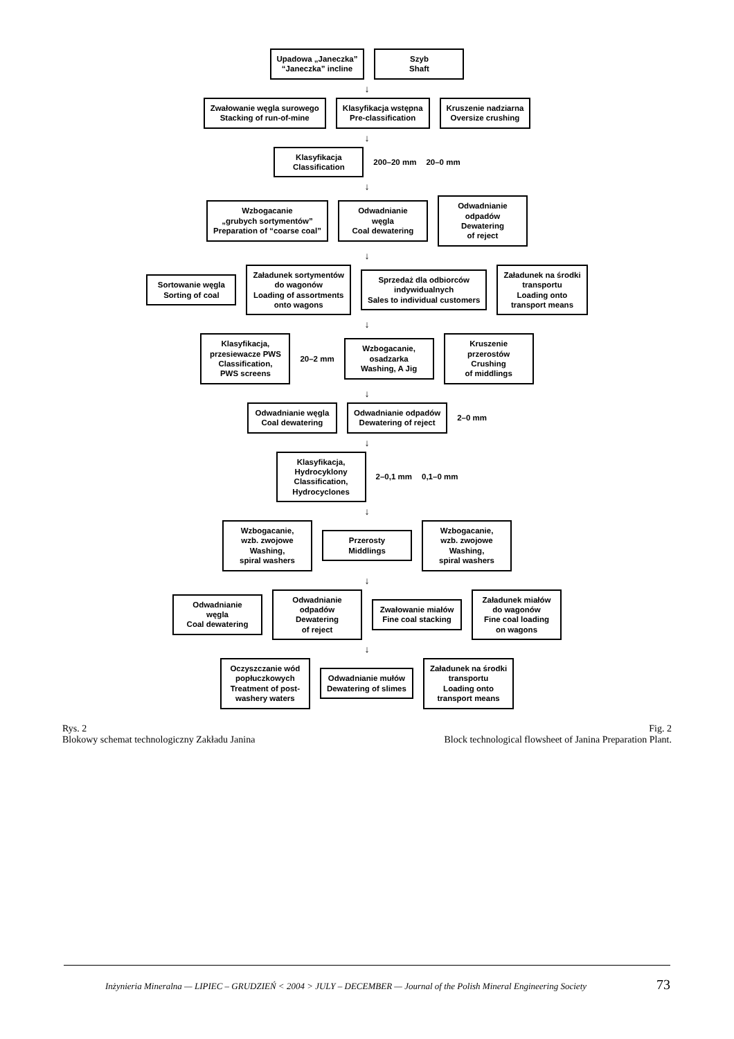Upadowa „Janeczka”
“Janeczka” incline
Szyb
Shaft
↓
Zwałowanie węgla surowego
Stacking of run-of-mine
Klasyfikacja wstępna
Pre-classification
Kruszenie nadziarna
Oversize crushing
↓
Klasyfikacja
Classification
200–20 mm 20–0 mm
↓
Wzbogacanie
„grubych sortymentów”
Preparation of “coarse coal”
Odwadnianie
węgla
Coal dewatering
Odwadnianie
odpadów
Dewatering
of reject
↓
Sortowanie węgla
Sorting of coal
Załadunek sortymentów
do wagonów
Loading of assortments
onto wagons
Sprzedaż dla odbiorców
indywidualnych
Sales to individual customers
Załadunek na środki
transportu
Loading onto
transport means
↓
Klasyfikacja,
przesiewacze PWS
Classification,
PWS screens
20–2 mm
Wzbogacanie,
osadzarka
Washing, A Jig
Kruszenie
przerostów
Crushing
of middlings
↓
Odwadnianie węgla
Coal dewatering
Odwadnianie odpadów
Dewatering of reject
2–0 mm
↓
Klasyfikacja,
Hydrocyklony
Classification,
Hydrocyclones
2–0,1 mm 0,1–0 mm
↓
Wzbogacanie,
wzb. zwojowe
Washing,
spiral washers
Przerosty
Middlings
Wzbogacanie,
wzb. zwojowe
Washing,
spiral washers
↓
Odwadnianie
węgla
Coal dewatering
Odwadnianie
odpadów
Dewatering
of reject
Zwałowanie miałów
Fine coal stacking
Załadunek miałów
do wagonów
Fine coal loading
on wagons
↓
Oczyszczanie wód
popłuczkowych
Treatment of post-
washery waters
Odwadnianie mułów
Dewatering of slimes
Załadunek na środki
transportu
Loading onto
transport means
Rys. 2
Blokowy schemat technologiczny Zakładu Janina
Fig. 2
Block technological flowsheet of Janina Preparation Plant.
Inżynieria Mineralna — LIPIEC – GRUDZIEŃ < 2004 > JULY – DECEMBER — Journal of the Polish Mineral Engineering Society 73